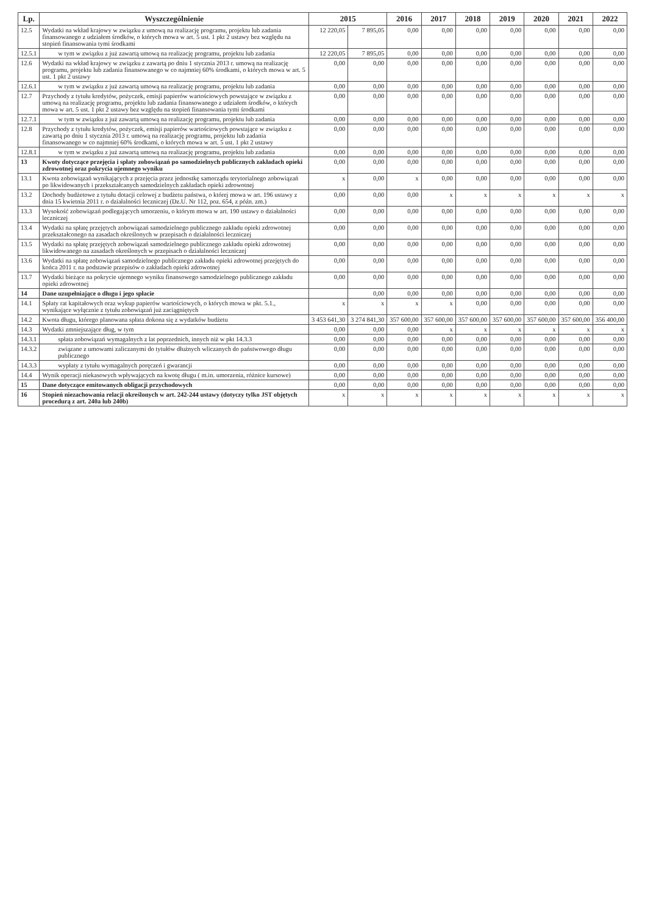| Lp. | Wyszczególnienie | 2015 | | 2016 | 2017 | 2018 | 2019 | 2020 | 2021 | 2022 |
| --- | --- | --- | --- | --- | --- | --- | --- | --- | --- | --- |
| 12.5 | Wydatki na wkład krajowy w związku z umową na realizację programu, projektu lub zadania finansowanego z udziałem środków, o których mowa w art. 5 ust. 1 pkt 2 ustawy bez względu na stopień finansowania tymi środkami | 12 220,05 | 7 895,05 | 0,00 | 0,00 | 0,00 | 0,00 | 0,00 | 0,00 | 0,00 |
| 12.5.1 | w tym w związku z już zawartą umową na realizację programu, projektu lub zadania | 12 220,05 | 7 895,05 | 0,00 | 0,00 | 0,00 | 0,00 | 0,00 | 0,00 | 0,00 |
| 12.6 | Wydatki na wkład krajowy w związku z zawartą po dniu 1 stycznia 2013 r. umową na realizację programu, projektu lub zadania finansowanego w co najmniej 60% środkami, o których mowa w art. 5 ust. 1 pkt 2 ustawy | 0,00 | 0,00 | 0,00 | 0,00 | 0,00 | 0,00 | 0,00 | 0,00 | 0,00 |
| 12.6.1 | w tym w związku z już zawartą umową na realizację programu, projektu lub zadania | 0,00 | 0,00 | 0,00 | 0,00 | 0,00 | 0,00 | 0,00 | 0,00 | 0,00 |
| 12.7 | Przychody z tytułu kredytów, pożyczek, emisji papierów wartościowych powstające w związku z umową na realizację programu, projektu lub zadania finansowanego z udziałem środków, o których mowa w art. 5 ust. 1 pkt 2 ustawy bez względu na stopień finansowania tymi środkami | 0,00 | 0,00 | 0,00 | 0,00 | 0,00 | 0,00 | 0,00 | 0,00 | 0,00 |
| 12.7.1 | w tym w związku z już zawartą umową na realizację programu, projektu lub zadania | 0,00 | 0,00 | 0,00 | 0,00 | 0,00 | 0,00 | 0,00 | 0,00 | 0,00 |
| 12.8 | Przychody z tytułu kredytów, pożyczek, emisji papierów wartościowych powstające w związku z zawartą po dniu 1 stycznia 2013 r. umową na realizację programu, projektu lub zadania finansowanego w co najmniej 60% środkami, o których mowa w art. 5 ust. 1 pkt 2 ustawy | 0,00 | 0,00 | 0,00 | 0,00 | 0,00 | 0,00 | 0,00 | 0,00 | 0,00 |
| 12.8.1 | w tym w związku z już zawartą umową na realizację programu, projektu lub zadania | 0,00 | 0,00 | 0,00 | 0,00 | 0,00 | 0,00 | 0,00 | 0,00 | 0,00 |
| 13 | Kwoty dotyczące przejęcia i spłaty zobowiązań po samodzielnych publicznych zakładach opieki zdrowotnej oraz pokrycia ujemnego wyniku | 0,00 | 0,00 | 0,00 | 0,00 | 0,00 | 0,00 | 0,00 | 0,00 | 0,00 |
| 13.1 | Kwota zobowiązań wynikających z przejęcia przez jednostkę samorządu terytorialnego zobowiązań po likwidowanych i przekształcanych samodzielnych zakładach opieki zdrowotnej | x | 0,00 | x | 0,00 | 0,00 | 0,00 | 0,00 | 0,00 | 0,00 |
| 13.2 | Dochody budżetowe z tytułu dotacji celowej z budżetu państwa, o której mowa w art. 196 ustawy z dnia 15 kwietnia 2011 r. o działalności leczniczej (Dz.U. Nr 112, poz. 654, z późn. zm.) | 0,00 | 0,00 | 0,00 | x | x | x | x | x | x |
| 13.3 | Wysokość zobowiązań podlegających umorzeniu, o którym mowa w art. 190 ustawy o działalności leczniczej | 0,00 | 0,00 | 0,00 | 0,00 | 0,00 | 0,00 | 0,00 | 0,00 | 0,00 |
| 13.4 | Wydatki na spłatę przejętych zobowiązań samodzielnego publicznego zakładu opieki zdrowotnej przekształconego na zasadach określonych w przepisach o działalności leczniczej | 0,00 | 0,00 | 0,00 | 0,00 | 0,00 | 0,00 | 0,00 | 0,00 | 0,00 |
| 13.5 | Wydatki na spłatę przejętych zobowiązań samodzielnego publicznego zakładu opieki zdrowotnej likwidowanego na zasadach określonych w przepisach o działalności leczniczej | 0,00 | 0,00 | 0,00 | 0,00 | 0,00 | 0,00 | 0,00 | 0,00 | 0,00 |
| 13.6 | Wydatki na spłatę zobowiązań samodzielnego publicznego zakładu opieki zdrowotnej przejętych do końca 2011 r. na podstawie przepisów o zakładach opieki zdrowotnej | 0,00 | 0,00 | 0,00 | 0,00 | 0,00 | 0,00 | 0,00 | 0,00 | 0,00 |
| 13.7 | Wydatki bieżące na pokrycie ujemnego wyniku finansowego samodzielnego publicznego zakładu opieki zdrowotnej | 0,00 | 0,00 | 0,00 | 0,00 | 0,00 | 0,00 | 0,00 | 0,00 | 0,00 |
| 14 | Dane uzupełniające o długu i jego spłacie | | 0,00 | 0,00 | 0,00 | 0,00 | 0,00 | 0,00 | 0,00 | 0,00 |
| 14.1 | Spłaty rat kapitałowych oraz wykup papierów wartościowych, o których mowa w pkt. 5.1., wynikające wyłącznie z tytułu zobowiązań już zaciągniętych | x | x | x | x | 0,00 | 0,00 | 0,00 | 0,00 | 0,00 |
| 14.2 | Kwota długu, którego planowana spłata dokona się z wydatków budżetu | 3 453 641,30 | 3 274 841,30 | 357 600,00 | 357 600,00 | 357 600,00 | 357 600,00 | 357 600,00 | 357 600,00 | 356 400,00 |
| 14.3 | Wydatki zmniejszające dług, w tym | 0,00 | 0,00 | 0,00 | x | x | x | x | x | x |
| 14.3.1 | spłata zobowiązań wymagalnych z lat poprzednich, innych niż w pkt 14.3.3 | 0,00 | 0,00 | 0,00 | 0,00 | 0,00 | 0,00 | 0,00 | 0,00 | 0,00 |
| 14.3.2 | związane z umowami zaliczanymi do tytułów dłużnych wliczanych do państwowego długu publicznego | 0,00 | 0,00 | 0,00 | 0,00 | 0,00 | 0,00 | 0,00 | 0,00 | 0,00 |
| 14.3.3 | wypłaty z tytułu wymagalnych poręczeń i gwarancji | 0,00 | 0,00 | 0,00 | 0,00 | 0,00 | 0,00 | 0,00 | 0,00 | 0,00 |
| 14.4 | Wynik operacji niekasowych wpływających na kwotę długu ( m.in. umorzenia, różnice kursowe) | 0,00 | 0,00 | 0,00 | 0,00 | 0,00 | 0,00 | 0,00 | 0,00 | 0,00 |
| 15 | Dane dotyczące emitowanych obligacji przychodowych | 0,00 | 0,00 | 0,00 | 0,00 | 0,00 | 0,00 | 0,00 | 0,00 | 0,00 |
| 16 | Stopień niezachowania relacji określonych w art. 242-244 ustawy (dotyczy tylko JST objętych procedurą z art. 240a lub 240b) | x | x | x | x | x | x | x | x | x |